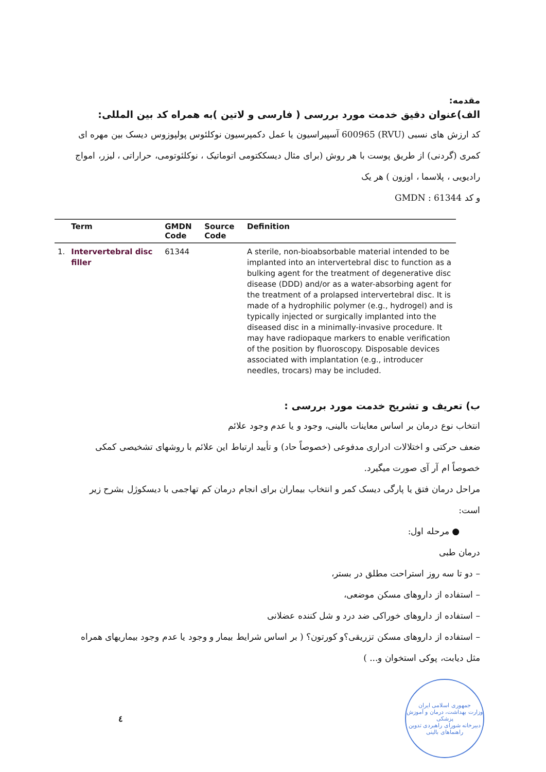مقدمه:
الف)عنوان دقیق خدمت مورد بررسی ( فارسی و لاتین )به همراه کد بین المللی:
کد ارزش های نسبی (RVU) 600965 آسپیراسیون یا عمل دکمپرسیون نوکلئوس پولپوزوس دیسک بین مهره ای کمری (گردنی) از طریق پوست با هر روش (برای مثال دیسککتومی اتوماتیک ، نوکلئوتومی، حراراتی ، لیزر، امواج رادیویی ، پلاسما ، اوزون ) هر یک
و کد GMDN : 61344
| | Term | GMDN Code | Source Code | Definition |
| --- | --- | --- | --- | --- |
| 1. | Intervertebral disc filler | 61344 | | A sterile, non-bioabsorbable material intended to be implanted into an intervertebral disc to function as a bulking agent for the treatment of degenerative disc disease (DDD) and/or as a water-absorbing agent for the treatment of a prolapsed intervertebral disc. It is made of a hydrophilic polymer (e.g., hydrogel) and is typically injected or surgically implanted into the diseased disc in a minimally-invasive procedure. It may have radiopaque markers to enable verification of the position by fluoroscopy. Disposable devices associated with implantation (e.g., introducer needles, trocars) may be included. |
ب) تعریف و تشریح خدمت مورد بررسی :
انتخاب نوع درمان بر اساس معاینات بالینی، وجود و یا عدم وجود علائم
ضعف حرکتی و اختلالات ادراری مدفوعی (خصوصاً حاد) و تأیید ارتباط این علائم با روشهای تشخیصی کمکی خصوصاً ام آر آی صورت میگیرد.
مراحل درمان فتق یا پارگی دیسک کمر و انتخاب بیماران برای انجام درمان کم تهاجمی با دیسکوژل بشرح زیر است:
● مرحله اول:
درمان طبی
– دو تا سه روز استراحت مطلق در بستر،
– استفاده از داروهای مسکن موضعی،
– استفاده از داروهای خوراکی ضد درد و شل کننده عضلانی
– استفاده از داروهای مسکن تزریقی؟و کورتون؟ ( بر اساس شرایط بیمار و وجود یا عدم وجود بیماریهای همراه مثل دیابت، پوکی استخوان و... )
٤
جمهوری اسلامی ایران
وزارت بهداشت، درمان و آموزش پزشکی
دبیرخانه شورای راهبردی تدوین راهنماهای بالینی